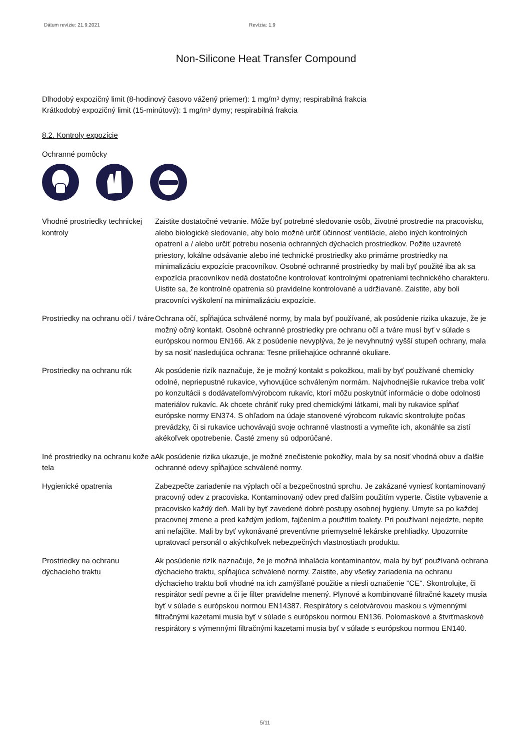Dátum revízie: 21.9.2021 Revízia: 1.9
Non-Silicone Heat Transfer Compound
Dlhodobý expozičný limit (8-hodinový časovo vážený priemer): 1 mg/m³ dymy; respirabilná frakcia
Krátkodobý expozičný limit (15-minútový): 1 mg/m³ dymy; respirabilná frakcia
8.2. Kontroly expozície
Ochranné pomôcky
Vhodné prostriedky technickej kontroly
Zaistite dostatočné vetranie. Môže byť potrebné sledovanie osôb, životné prostredie na pracovisku, alebo biologické sledovanie, aby bolo možné určiť účinnosť ventilácie, alebo iných kontrolných opatrení a / alebo určiť potrebu nosenia ochranných dýchacích prostriedkov. Požite uzavreté priestory, lokálne odsávanie alebo iné technické prostriedky ako primárne prostriedky na minimalizáciu expozície pracovníkov. Osobné ochranné prostriedky by mali byť použité iba ak sa expozícia pracovníkov nedá dostatočne kontrolovať kontrolnými opatreniami technického charakteru. Uistite sa, že kontrolné opatrenia sú pravidelne kontrolované a udržiavané. Zaistite, aby boli pracovníci vyškolení na minimalizáciu expozície.
Prostriedky na ochranu očí / tváre
Ochrana očí, spĺňajúca schválené normy, by mala byť používané, ak posúdenie rizika ukazuje, že je možný očný kontakt. Osobné ochranné prostriedky pre ochranu očí a tváre musí byť v súlade s európskou normou EN166. Ak z posúdenie nevyplýva, že je nevyhnutný vyšší stupeň ochrany, mala by sa nosiť nasledujúca ochrana: Tesne priliehajúce ochranné okuliare.
Prostriedky na ochranu rúk
Ak posúdenie rizík naznačuje, že je možný kontakt s pokožkou, mali by byť používané chemicky odolné, nepriepustné rukavice, vyhovujúce schváleným normám. Najvhodnejšie rukavice treba voliť po konzultácii s dodávateľom/výrobcom rukavíc, ktorí môžu poskytnúť informácie o dobe odolnosti materiálov rukavíc. Ak chcete chrániť ruky pred chemickými látkami, mali by rukavice spĺňať európske normy EN374. S ohľadom na údaje stanovené výrobcom rukavíc skontrolujte počas prevádzky, či si rukavice uchovávajú svoje ochranné vlastnosti a vymeňte ich, akonáhle sa zistí akékoľvek opotrebenie. Časté zmeny sú odporúčané.
Iné prostriedky na ochranu kože a tela
Ak posúdenie rizika ukazuje, je možné znečistenie pokožky, mala by sa nosiť vhodná obuv a ďalšie ochranné odevy spĺňajúce schválené normy.
Hygienické opatrenia Zabezpečte zariadenie na výplach očí a bezpečnostnú sprchu. Je zakázané vyniesť kontaminovaný pracovný odev z pracoviska. Kontaminovaný odev pred ďalším použitím vyperte. Čistite vybavenie a pracovisko každý deň. Mali by byť zavedené dobré postupy osobnej hygieny. Umyte sa po každej pracovnej zmene a pred každým jedlom, fajčením a použitím toalety. Pri používaní nejedzte, nepite ani nefajčite. Mali by byť vykonávané preventívne priemyselné lekárske prehliadky. Upozornite upratovací personál o akýchkoľvek nebezpečných vlastnostiach produktu.
Prostriedky na ochranu dýchacieho traktu
Ak posúdenie rizík naznačuje, že je možná inhalácia kontaminantov, mala by byť používaná ochrana dýchacieho traktu, spĺňajúca schválené normy. Zaistite, aby všetky zariadenia na ochranu dýchacieho traktu boli vhodné na ich zamýšľané použitie a niesli označenie "CE". Skontrolujte, či respirátor sedí pevne a či je filter pravidelne menený. Plynové a kombinované filtračné kazety musia byť v súlade s európskou normou EN14387. Respirátory s celotvárovou maskou s výmennými filtračnými kazetami musia byť v súlade s európskou normou EN136. Polomaskové a štvrťmaskové respirátory s výmennými filtračnými kazetami musia byť v súlade s európskou normou EN140.
5/11